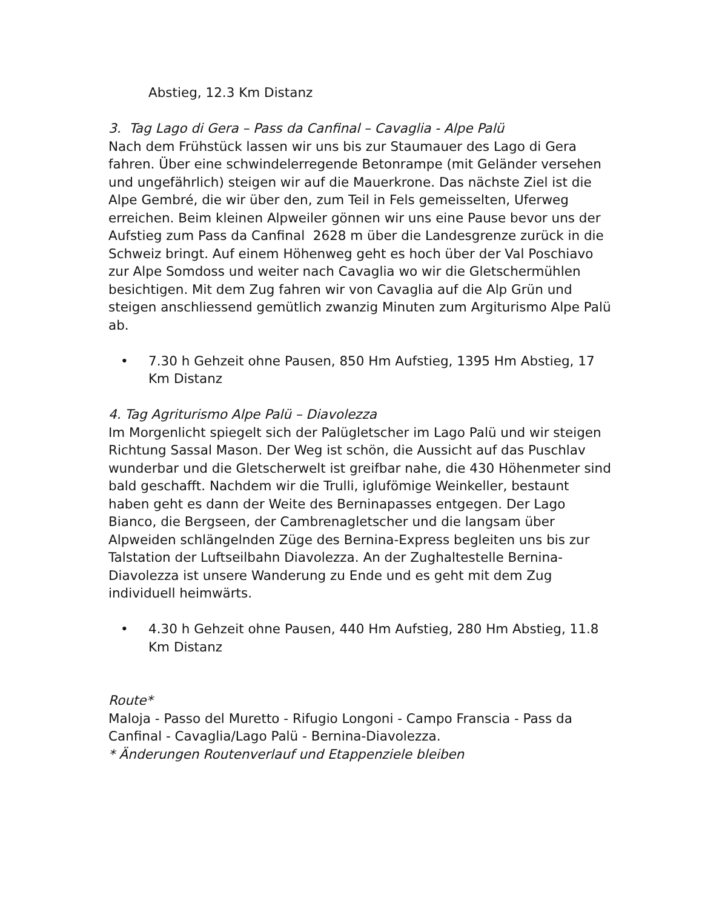Abstieg, 12.3 Km Distanz
3. Tag Lago di Gera – Pass da Canfinal – Cavaglia - Alpe Palü
Nach dem Frühstück lassen wir uns bis zur Staumauer des Lago di Gera fahren. Über eine schwindelerregende Betonrampe (mit Geländer versehen und ungefährlich) steigen wir auf die Mauerkrone. Das nächste Ziel ist die Alpe Gembré, die wir über den, zum Teil in Fels gemeisselten, Uferweg erreichen. Beim kleinen Alpweiler gönnen wir uns eine Pause bevor uns der Aufstieg zum Pass da Canfinal 2628 m über die Landesgrenze zurück in die Schweiz bringt. Auf einem Höhenweg geht es hoch über der Val Poschiavo zur Alpe Somdoss und weiter nach Cavaglia wo wir die Gletschermühlen besichtigen. Mit dem Zug fahren wir von Cavaglia auf die Alp Grün und steigen anschliessend gemütlich zwanzig Minuten zum Argiturismo Alpe Palü ab.
• 7.30 h Gehzeit ohne Pausen, 850 Hm Aufstieg, 1395 Hm Abstieg, 17 Km Distanz
4. Tag Agriturismo Alpe Palü – Diavolezza
Im Morgenlicht spiegelt sich der Palügletscher im Lago Palü und wir steigen Richtung Sassal Mason. Der Weg ist schön, die Aussicht auf das Puschlav wunderbar und die Gletscherwelt ist greifbar nahe, die 430 Höhenmeter sind bald geschafft. Nachdem wir die Trulli, iglufömige Weinkeller, bestaunt haben geht es dann der Weite des Berninapasses entgegen. Der Lago Bianco, die Bergseen, der Cambrenagletscher und die langsam über Alpweiden schlängelnden Züge des Bernina-Express begleiten uns bis zur Talstation der Luftseilbahn Diavolezza. An der Zughaltestelle Bernina-Diavolezza ist unsere Wanderung zu Ende und es geht mit dem Zug individuell heimwärts.
• 4.30 h Gehzeit ohne Pausen, 440 Hm Aufstieg, 280 Hm Abstieg, 11.8 Km Distanz
Route*
Maloja - Passo del Muretto - Rifugio Longoni - Campo Franscia - Pass da Canfinal - Cavaglia/Lago Palü - Bernina-Diavolezza.
* Änderungen Routenverlauf und Etappenziele bleiben